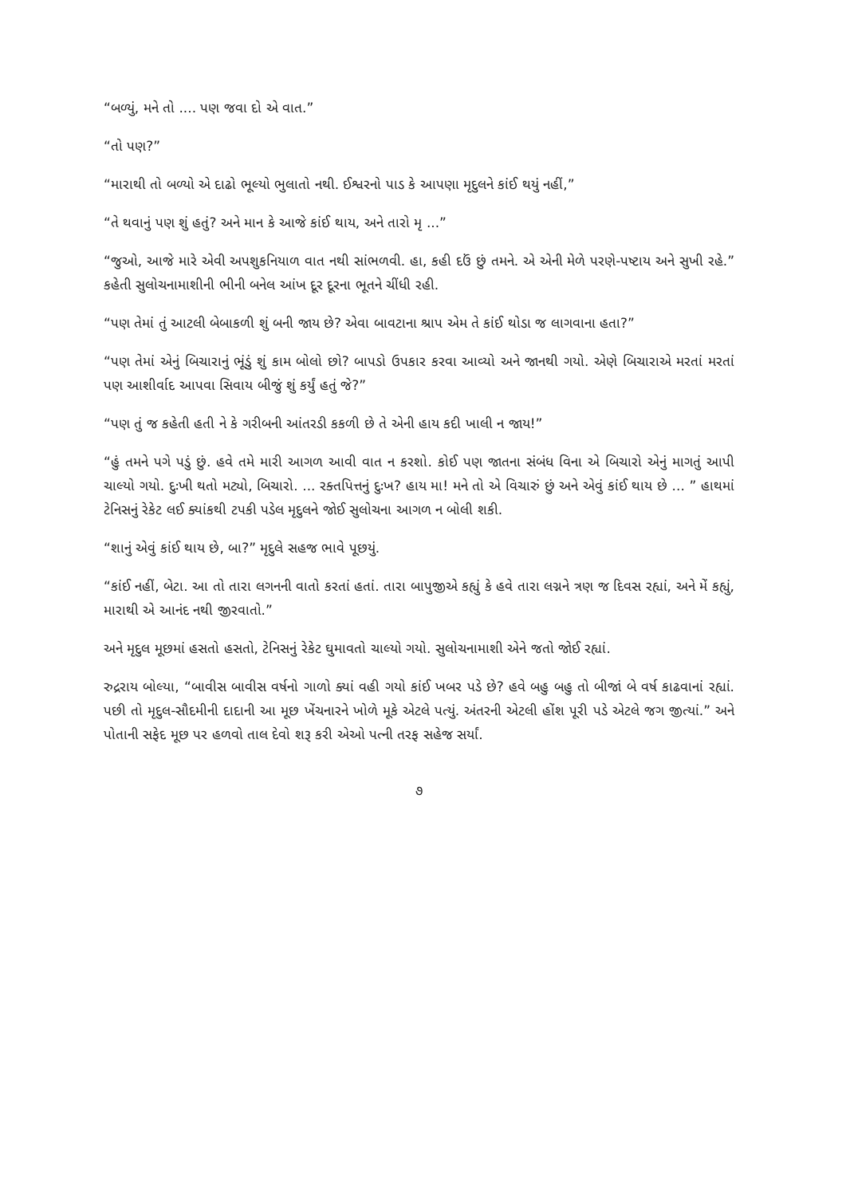“બળ્યું, મને તો .... પણ જવા દો એ વાત.”
“તો પણ?”
“મારાથી તો બળ્યો એ દાઢો ભૂલ્યો ભુલાતો નથી. ઈશ્વરનો પાડ કે આપણા મૃદુલને કાંઈ થયું નહીં,”
“તે થવાનું પણ શું હતું? અને માન કે આજે કાંઈ થાય, અને તારો મૃ ...”
“જુઓ, આજે મારે એવી અપશુકનિયાળ વાત નથી સાંભળવી. હા, કહી દઉં છું તમને. એ એની મેળે પરણે-પષ્ટાય અને સુખી રહે.” કહેતી સુલોચનામાશીની ભીની બનેલ આંખ દૂર દૂરના ભૂતને ચીંધી રહી.
“પણ તેમાં તું આટલી બેબાકળી શું બની જાય છે? એવા બાવટાના શ્રાપ એમ તે કાંઈ થોડા જ લાગવાના હતા?”
“પણ તેમાં એનું બિચારાનું ભૂંડું શું કામ બોલો છો? બાપડો ઉપકાર કરવા આવ્યો અને જાનથી ગયો. એણે બિચારાએ મરતાં મરતાં પણ આશીર્વાદ આપવા સિવાય બીજું શું કર્યું હતું જે?”
“પણ તું જ કહેતી હતી ને કે ગરીબની આંતરડી કકળી છે તે એની હાય કદી ખાલી ન જાય!”
“હું તમને પગે પડું છું. હવે તમે મારી આગળ આવી વાત ન કરશો. કોઈ પણ જાતના સંબંધ વિના એ બિચારો એનું માગતું આપી ચાલ્યો ગયો. દુઃખી થતો મટ્યો, બિચારો. ... રક્તપિત્તનું દુઃખ? હાય મા! મને તો એ વિચારું છું અને એવું કાંઈ થાય છે ... ” હાથમાં ટેનિસનું રેકેટ લઈ ક્યાંકથી ટપકી પડેલ મૃદુલને જોઈ સુલોચના આગળ ન બોલી શકી.
“શાનું એવું કાંઈ થાય છે, બા?” મૃદુલે સહજ ભાવે પૂછયું.
“કાંઈ નહીં, બેટા. આ તો તારા લગનની વાતો કરતાં હતાં. તારા બાપુજીએ કહ્યું કે હવે તારા લગ્નને ત્રણ જ દિવસ રહ્યાં, અને મેં કહ્યું, મારાથી એ આનંદ નથી જીરવાતો.”
અને મૃદુલ મૂછમાં હસતો હસતો, ટેનિસનું રેકેટ ઘુમાવતો ચાલ્યો ગયો. સુલોચનામાશી એને જતો જોઈ રહ્યાં.
રુદ્રરાય બોલ્યા, “બાવીસ બાવીસ વર્ષનો ગાળો ક્યાં વહી ગયો કાંઈ ખબર પડે છે? હવે બહુ બહુ તો બીજાં બે વર્ષ કાઢવાનાં રહ્યાં. પછી તો મૃદુલ-સૌદમીની દાદાની આ મૂછ ખેંચનારને ખોળે મૂકે એટલે પત્યું. અંતરની એટલી હોંશ પૂરી પડે એટલે જગ જીત્યાં.” અને પોતાની સફેદ મૂછ પર હળવો તાલ દેવો શરૂ કરી એઓ પત્ની તરફ સહેજ સર્યાં.
૭